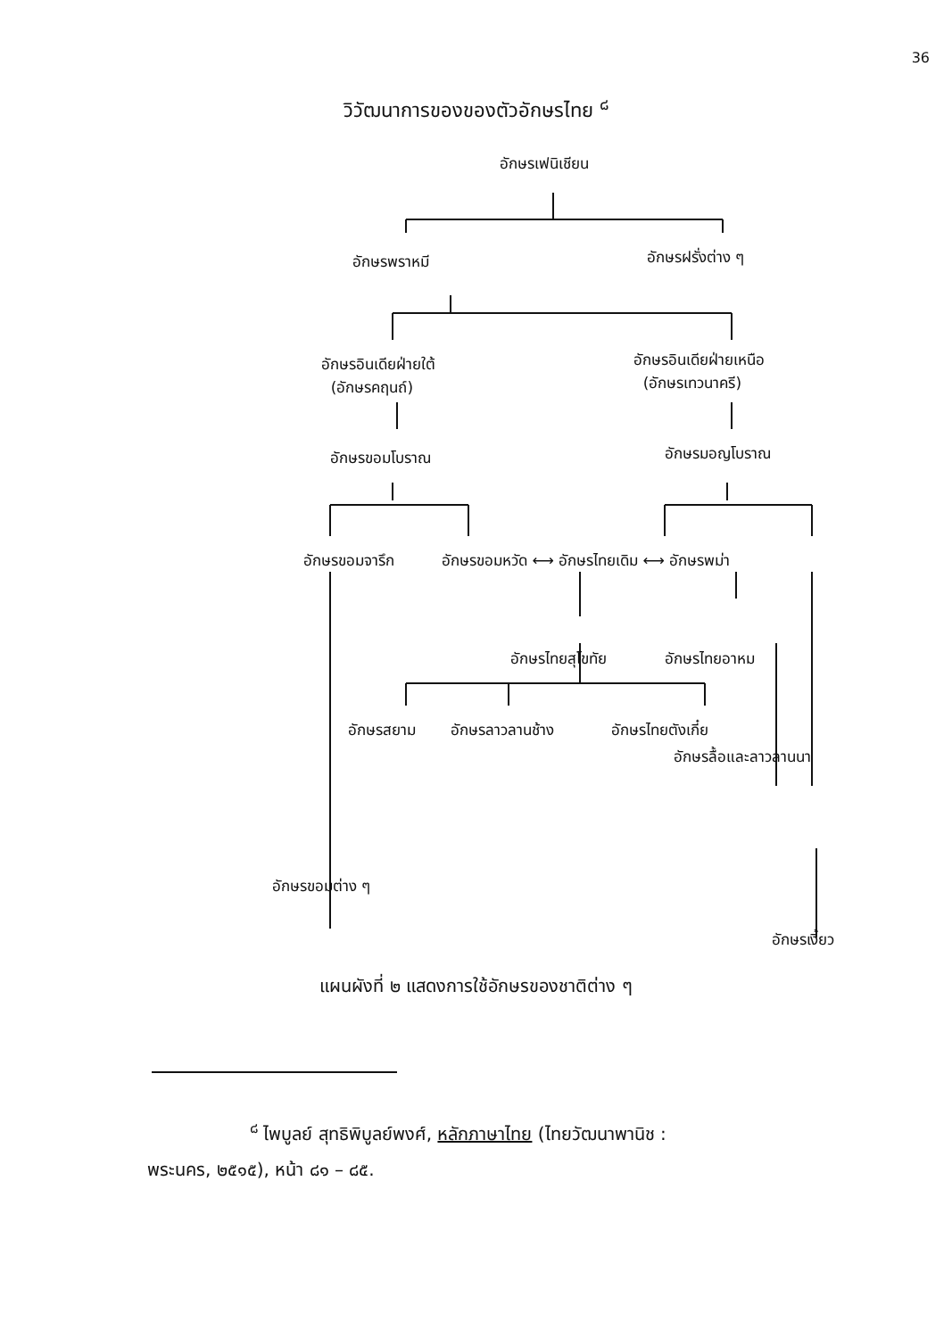36
วิวัฒนาการของของตัวอักษรไทย <sup>๘</sup>
อักษรเฟนิเชียน
อักษรพราหมี อักษรฝรั่งต่าง ๆ
อักษรอินเดียฝ่ายใต้
(อักษรคฤนถ์)
อักษรอินเดียฝ่ายเหนือ
(อักษรเทวนาครี)
อักษรขอมโบราณ อักษรมอญโบราณ
อักษรขอมจารึก อักษรขอมหวัด ⟷ อักษรไทยเดิม ⟷ อักษรพม่า
อักษรไทยสุโขทัย อักษรไทยอาหม
อักษรสยาม อักษรลาวลานช้าง อักษรไทยตังเกี๋ย
อักษรลื้อและลาวลานนา
อักษรขอมต่าง ๆ
อักษรเงี้ยว
แผนผังที่ ๒ แสดงการใช้อักษรของชาติต่าง ๆ
<sup>๘</sup> ไพบูลย์ สุทธิพิบูลย์พงศ์, หลักภาษาไทย (ไทยวัฒนาพานิช :
พระนคร, ๒๕๑๕), หน้า ๘๑ – ๘๕.